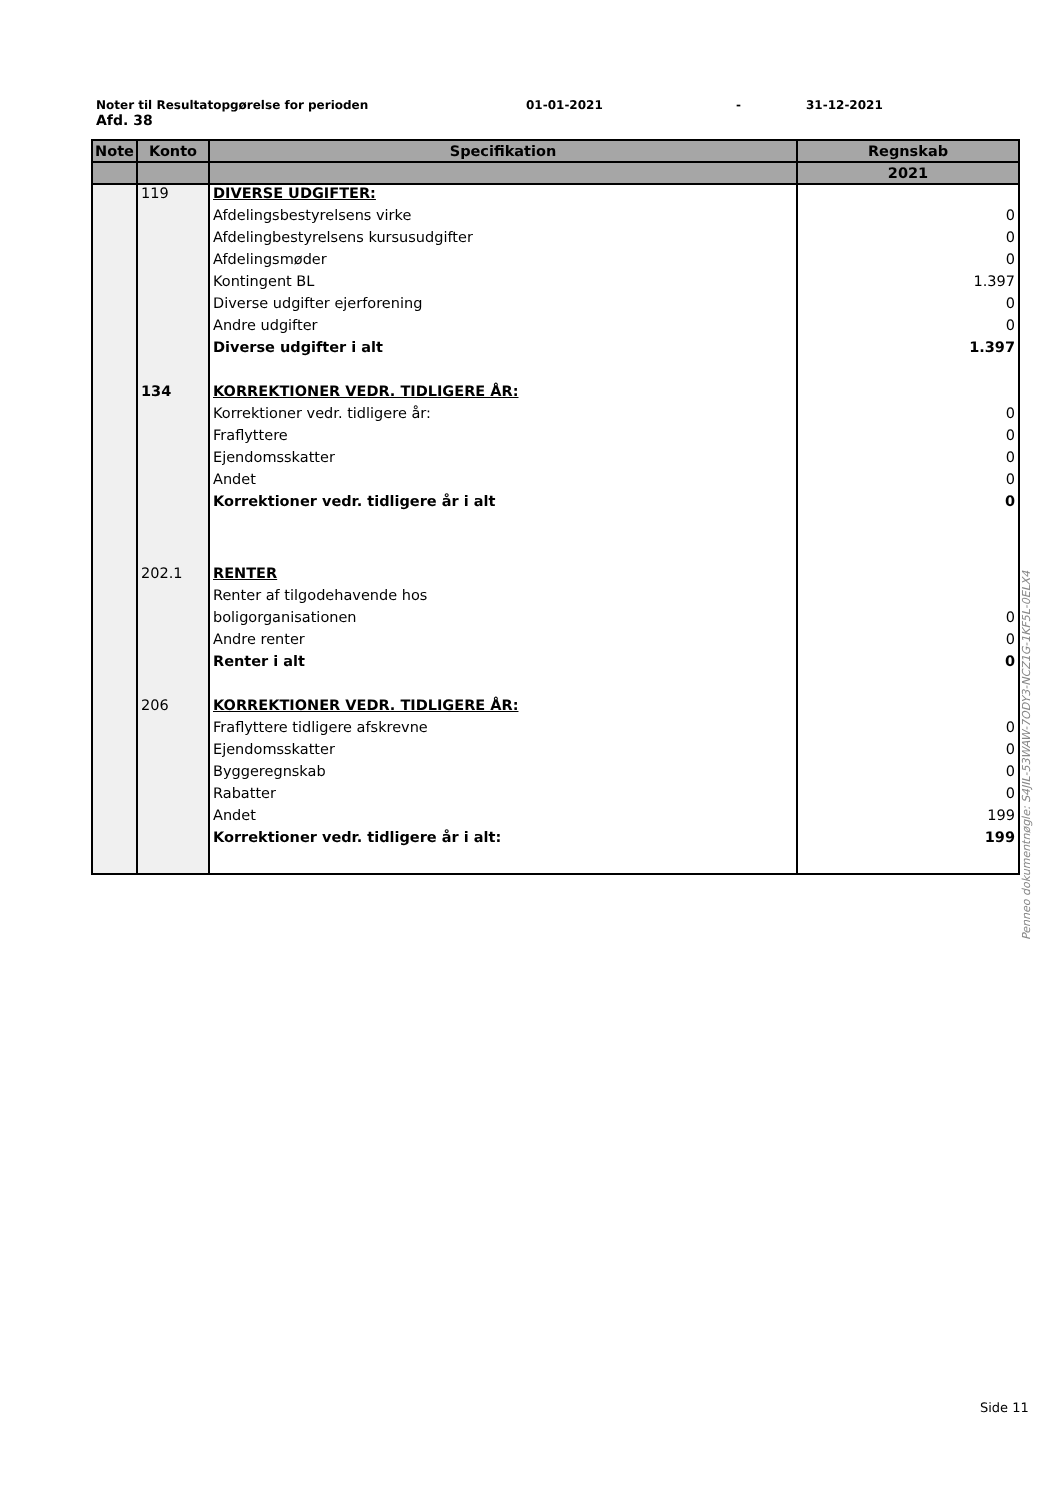Noter til Resultatopgørelse for perioden 01-01-2021 - 31-12-2021
Afd. 38
| Note | Konto | Specifikation | Regnskab |
| --- | --- | --- | --- |
| | | | 2021 |
| | 119 | DIVERSE UDGIFTER: | |
| | | Afdelingsbestyrelsens virke | 0 |
| | | Afdelingbestyrelsens kursusudgifter | 0 |
| | | Afdelingsmøder | 0 |
| | | Kontingent BL | 1.397 |
| | | Diverse udgifter ejerforening | 0 |
| | | Andre udgifter | 0 |
| | | Diverse udgifter i alt | 1.397 |
| | 134 | KORREKTIONER VEDR. TIDLIGERE ÅR: | |
| | | Korrektioner vedr. tidligere år: | 0 |
| | | Fraflyttere | 0 |
| | | Ejendomsskatter | 0 |
| | | Andet | 0 |
| | | Korrektioner vedr. tidligere år i alt | 0 |
| | 202.1 | RENTER | |
| | | Renter af tilgodehavende hos | |
| | | boligorganisationen | 0 |
| | | Andre renter | 0 |
| | | Renter i alt | 0 |
| | 206 | KORREKTIONER VEDR. TIDLIGERE ÅR: | |
| | | Fraflyttere tidligere afskrevne | 0 |
| | | Ejendomsskatter | 0 |
| | | Byggeregnskab | 0 |
| | | Rabatter | 0 |
| | | Andet | 199 |
| | | Korrektioner vedr. tidligere år i alt: | 199 |
Penneo dokumentnøgle: S4JIL-53WAW-7ODY3-NCZ1G-1KF5L-0ELX4
Side 11